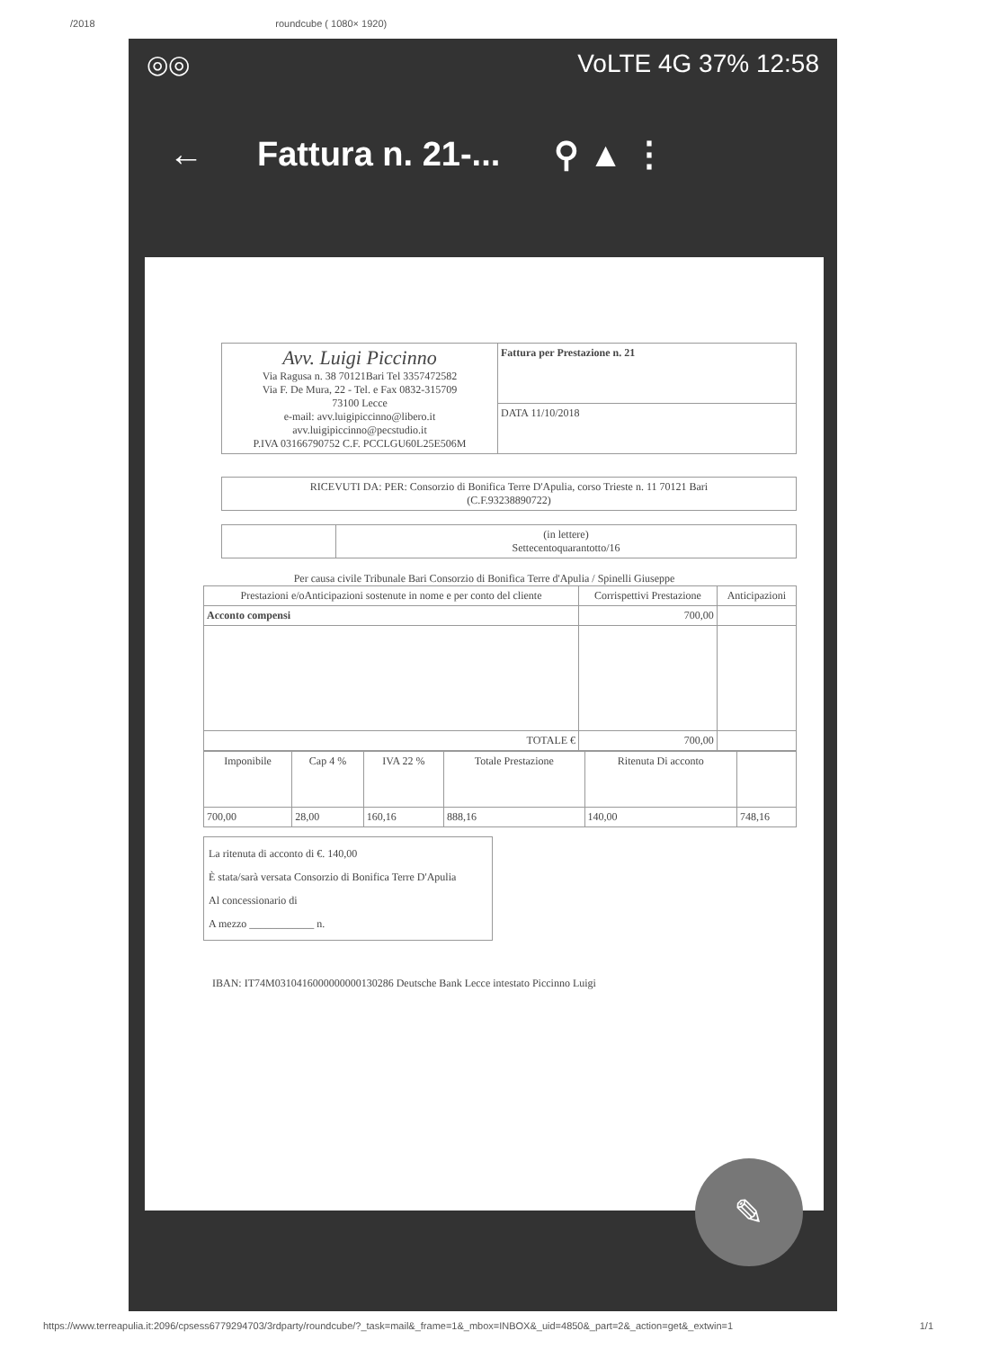/2018 roundcube ( 1080× 1920)
◎◎ VoLTE 4G 37% 12:58
← Fattura n. 21-... ⚲ ▲ ⋮
| Avv. Luigi Piccinno Via Ragusa n. 38 70121Bari Tel 3357472582 Via F. De Mura, 22 - Tel. e Fax 0832-315709 73100 Lecce e-mail: avv.luigipiccinno@libero.it avv.luigipiccinno@pecstudio.it P.IVA 03166790752 C.F. PCCLGU60L25E506M | Fattura per Prestazione n. 21 |
| | DATA 11/10/2018 |
| RICEVUTI DA: PER: Consorzio di Bonifica Terre D'Apulia, corso Trieste n. 11 70121 Bari (C.F.93238890722) |
| | (in lettere) Settecentoquarantotto/16 |
Per causa civile Tribunale Bari Consorzio di Bonifica Terre d'Apulia / Spinelli Giuseppe
| Prestazioni e/oAnticipazioni sostenute in nome e per conto del cliente | Corrispettivi Prestazione | Anticipazioni |
| --- | --- | --- |
| Acconto compensi | 700,00 | |
| TOTALE € | 700,00 | |
| Imponibile | Cap 4 % | IVA 22 % | Totale Prestazione | Ritenuta Di acconto | |
| --- | --- | --- | --- | --- | --- |
| 700,00 | 28,00 | 160,16 | 888,16 | 140,00 | 748,16 |
La ritenuta di acconto di €. 140,00
È stata/sarà versata Consorzio di Bonifica Terre D'Apulia
Al concessionario di
A mezzo ____________ n.
IBAN: IT74M0310416000000000130286 Deutsche Bank Lecce intestato Piccinno Luigi
✎
https://www.terreapulia.it:2096/cpsess6779294703/3rdparty/roundcube/?_task=mail&_frame=1&_mbox=INBOX&_uid=4850&_part=2&_action=get&_extwin=1 1/1